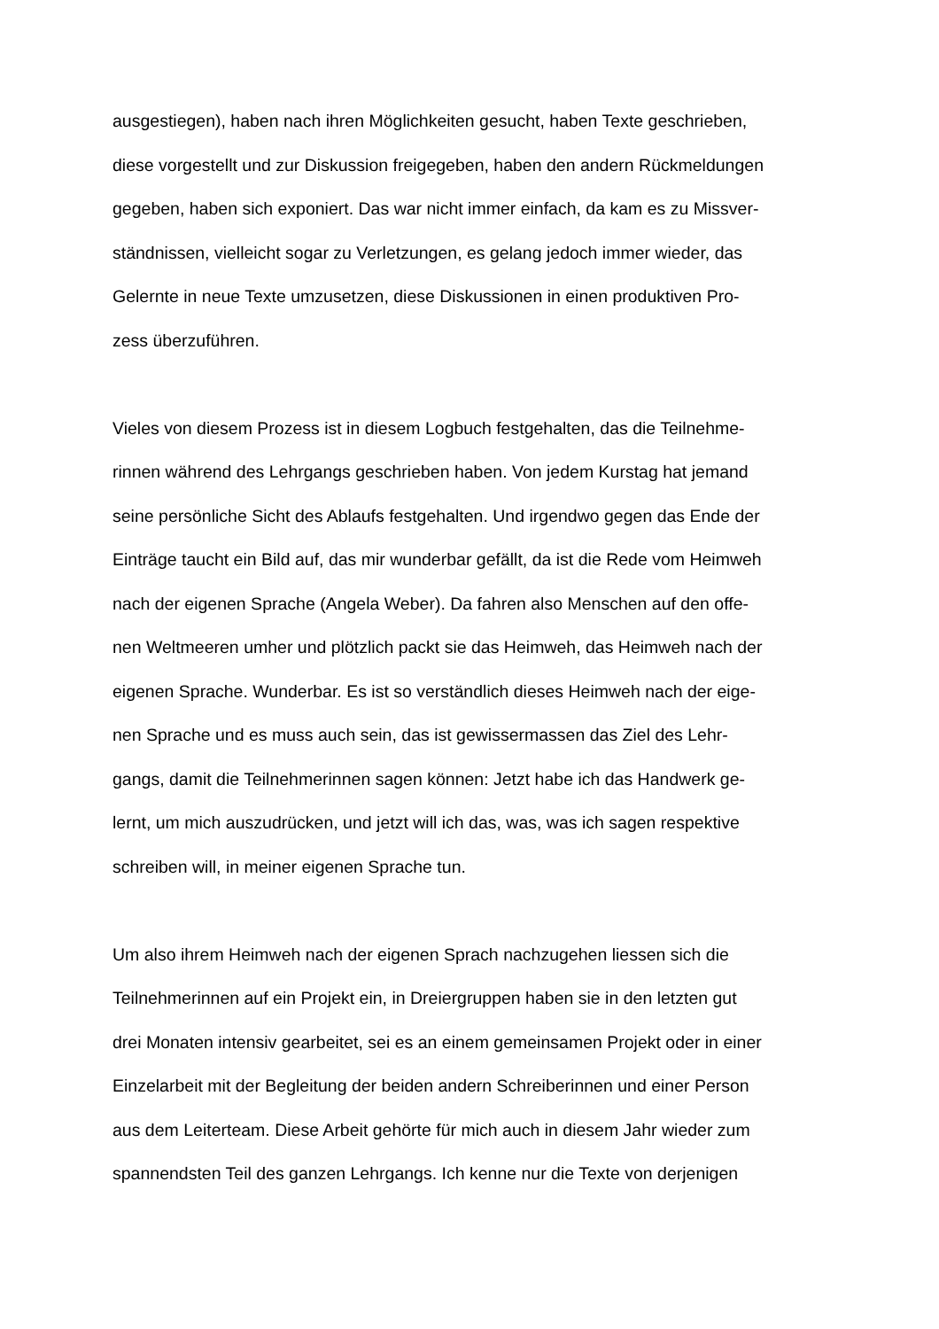ausgestiegen), haben nach ihren Möglichkeiten gesucht, haben Texte geschrieben,
diese vorgestellt und zur Diskussion freigegeben, haben den andern Rückmeldungen
gegeben, haben sich exponiert. Das war nicht immer einfach, da kam es zu Missver-
ständnissen, vielleicht sogar zu Verletzungen, es gelang jedoch immer wieder, das
Gelernte in neue Texte umzusetzen, diese Diskussionen in einen produktiven Pro-
zess überzuführen.
Vieles von diesem Prozess ist in diesem Logbuch festgehalten, das die Teilnehme-
rinnen während des Lehrgangs geschrieben haben. Von jedem Kurstag hat jemand
seine persönliche Sicht des Ablaufs festgehalten. Und irgendwo gegen das Ende der
Einträge taucht ein Bild auf, das mir wunderbar gefällt, da ist die Rede vom Heimweh
nach der eigenen Sprache (Angela Weber). Da fahren also Menschen auf den offe-
nen Weltmeeren umher und plötzlich packt sie das Heimweh, das Heimweh nach der
eigenen Sprache. Wunderbar. Es ist so verständlich dieses Heimweh nach der eige-
nen Sprache und es muss auch sein, das ist gewissermassen das Ziel des Lehr-
gangs, damit die Teilnehmerinnen sagen können: Jetzt habe ich das Handwerk ge-
lernt, um mich auszudrücken, und jetzt will ich das, was, was ich sagen respektive
schreiben will, in meiner eigenen Sprache tun.
Um also ihrem Heimweh nach der eigenen Sprach nachzugehen liessen sich die
Teilnehmerinnen auf ein Projekt ein, in Dreiergruppen haben sie in den letzten gut
drei Monaten intensiv gearbeitet, sei es an einem gemeinsamen Projekt oder in einer
Einzelarbeit mit der Begleitung der beiden andern Schreiberinnen und einer Person
aus dem Leiterteam. Diese Arbeit gehörte für mich auch in diesem Jahr wieder zum
spannendsten Teil des ganzen Lehrgangs. Ich kenne nur die Texte von derjenigen